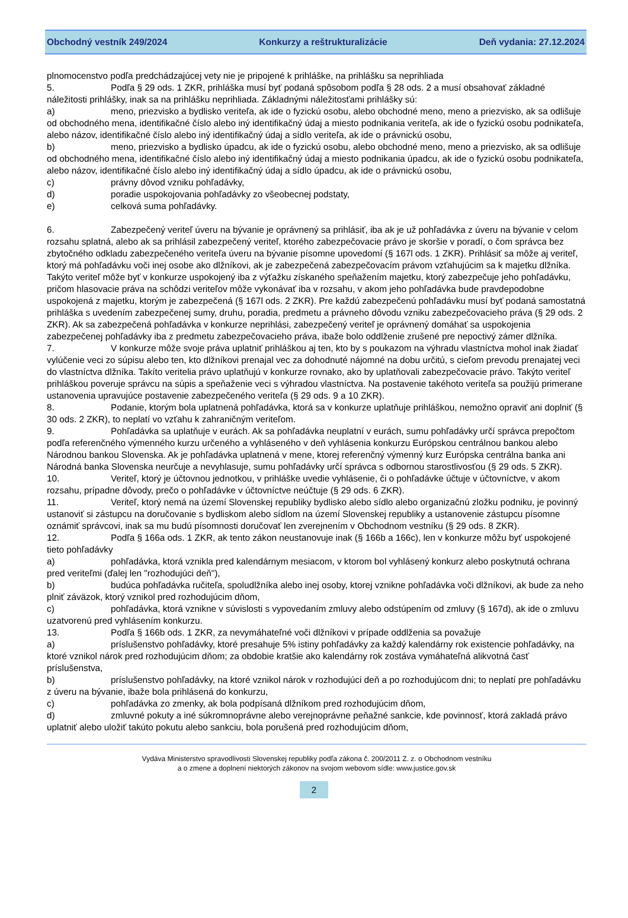Obchodný vestník 249/2024 Konkurzy a reštrukturalizácie Deň vydania: 27.12.2024
plnomocenstvo podľa predchádzajúcej vety nie je pripojené k prihláške, na prihlášku sa neprihliada
5. Podľa § 29 ods. 1 ZKR, prihláška musí byť podaná spôsobom podľa § 28 ods. 2 a musí obsahovať základné náležitosti prihlášky, inak sa na prihlášku neprihliada. Základnými náležitosťami prihlášky sú:
a) meno, priezvisko a bydlisko veriteľa, ak ide o fyzickú osobu, alebo obchodné meno, meno a priezvisko, ak sa odlišuje od obchodného mena, identifikačné číslo alebo iný identifikačný údaj a miesto podnikania veriteľa, ak ide o fyzickú osobu podnikateľa, alebo názov, identifikačné číslo alebo iný identifikačný údaj a sídlo veriteľa, ak ide o právnickú osobu,
b) meno, priezvisko a bydlisko úpadcu, ak ide o fyzickú osobu, alebo obchodné meno, meno a priezvisko, ak sa odlišuje od obchodného mena, identifikačné číslo alebo iný identifikačný údaj a miesto podnikania úpadcu, ak ide o fyzickú osobu podnikateľa, alebo názov, identifikačné číslo alebo iný identifikačný údaj a sídlo úpadcu, ak ide o právnickú osobu,
c) právny dôvod vzniku pohľadávky,
d) poradie uspokojovania pohľadávky zo všeobecnej podstaty,
e) celková suma pohľadávky.
6. Zabezpečený veriteľ úveru na bývanie je oprávnený sa prihlásiť, iba ak je už pohľadávka z úveru na bývanie v celom rozsahu splatná, alebo ak sa prihlásil zabezpečený veriteľ, ktorého zabezpečovacie právo je skoršie v poradí, o čom správca bez zbytočného odkladu zabezpečeného veriteľa úveru na bývanie písomne upovedomí (§ 167l ods. 1 ZKR). Prihlásiť sa môže aj veriteľ, ktorý má pohľadávku voči inej osobe ako dlžníkovi, ak je zabezpečená zabezpečovacím právom vzťahujúcim sa k majetku dlžníka. Takýto veriteľ môže byť v konkurze uspokojený iba z výťažku získaného speňažením majetku, ktorý zabezpečuje jeho pohľadávku, pričom hlasovacie práva na schôdzi veriteľov môže vykonávať iba v rozsahu, v akom jeho pohľadávka bude pravdepodobne uspokojená z majetku, ktorým je zabezpečená (§ 167l ods. 2 ZKR). Pre každú zabezpečenú pohľadávku musí byť podaná samostatná prihláška s uvedením zabezpečenej sumy, druhu, poradia, predmetu a právneho dôvodu vzniku zabezpečovacieho práva (§ 29 ods. 2 ZKR). Ak sa zabezpečená pohľadávka v konkurze neprihlási, zabezpečený veriteľ je oprávnený domáhať sa uspokojenia zabezpečenej pohľadávky iba z predmetu zabezpečovacieho práva, ibaže bolo oddlženie zrušené pre nepoctivý zámer dlžníka.
7. V konkurze môže svoje práva uplatniť prihláškou aj ten, kto by s poukazom na výhradu vlastníctva mohol inak žiadať vylúčenie veci zo súpisu alebo ten, kto dlžníkovi prenajal vec za dohodnuté nájomné na dobu určitú, s cieľom prevodu prenajatej veci do vlastníctva dlžníka. Takíto veritelia právo uplatňujú v konkurze rovnako, ako by uplatňovali zabezpečovacie právo. Takýto veriteľ prihláškou poveruje správcu na súpis a speňaženie veci s výhradou vlastníctva. Na postavenie takéhoto veriteľa sa použijú primerane ustanovenia upravujúce postavenie zabezpečeného veriteľa (§ 29 ods. 9 a 10 ZKR).
8. Podanie, ktorým bola uplatnená pohľadávka, ktorá sa v konkurze uplatňuje prihláškou, nemožno opraviť ani doplniť (§ 30 ods. 2 ZKR), to neplatí vo vzťahu k zahraničným veriteľom.
9. Pohľadávka sa uplatňuje v eurách. Ak sa pohľadávka neuplatní v eurách, sumu pohľadávky určí správca prepočtom podľa referenčného výmenného kurzu určeného a vyhláseného v deň vyhlásenia konkurzu Európskou centrálnou bankou alebo Národnou bankou Slovenska. Ak je pohľadávka uplatnená v mene, ktorej referenčný výmenný kurz Európska centrálna banka ani Národná banka Slovenska neurčuje a nevyhlasuje, sumu pohľadávky určí správca s odbornou starostlivosťou (§ 29 ods. 5 ZKR).
10. Veriteľ, ktorý je účtovnou jednotkou, v prihláške uvedie vyhlásenie, či o pohľadávke účtuje v účtovníctve, v akom rozsahu, prípadne dôvody, prečo o pohľadávke v účtovníctve neúčtuje (§ 29 ods. 6 ZKR).
11. Veriteľ, ktorý nemá na území Slovenskej republiky bydlisko alebo sídlo alebo organizačnú zložku podniku, je povinný ustanoviť si zástupcu na doručovanie s bydliskom alebo sídlom na území Slovenskej republiky a ustanovenie zástupcu písomne oznámiť správcovi, inak sa mu budú písomnosti doručovať len zverejnením v Obchodnom vestníku (§ 29 ods. 8 ZKR).
12. Podľa § 166a ods. 1 ZKR, ak tento zákon neustanovuje inak (§ 166b a 166c), len v konkurze môžu byť uspokojené tieto pohľadávky
a) pohľadávka, ktorá vznikla pred kalendárnym mesiacom, v ktorom bol vyhlásený konkurz alebo poskytnutá ochrana pred veriteľmi (ďalej len "rozhodujúci deň"),
b) budúca pohľadávka ručiteľa, spoludlžníka alebo inej osoby, ktorej vznikne pohľadávka voči dlžníkovi, ak bude za neho plniť záväzok, ktorý vznikol pred rozhodujúcim dňom,
c) pohľadávka, ktorá vznikne v súvislosti s vypovedaním zmluvy alebo odstúpením od zmluvy (§ 167d), ak ide o zmluvu uzatvorenú pred vyhlásením konkurzu.
13. Podľa § 166b ods. 1 ZKR, za nevymáhateľné voči dlžníkovi v prípade oddlženia sa považuje
a) príslušenstvo pohľadávky, ktoré presahuje 5% istiny pohľadávky za každý kalendárny rok existencie pohľadávky, na ktoré vznikol nárok pred rozhodujúcim dňom; za obdobie kratšie ako kalendárny rok zostáva vymáhateľná alikvotná časť príslušenstva,
b) príslušenstvo pohľadávky, na ktoré vznikol nárok v rozhodujúci deň a po rozhodujúcom dni; to neplatí pre pohľadávku z úveru na bývanie, ibaže bola prihlásená do konkurzu,
c) pohľadávka zo zmenky, ak bola podpísaná dlžníkom pred rozhodujúcim dňom,
d) zmluvné pokuty a iné súkromnoprávne alebo verejnoprávne peňažné sankcie, kde povinnosť, ktorá zakladá právo uplatniť alebo uložiť takúto pokutu alebo sankciu, bola porušená pred rozhodujúcim dňom,
Vydáva Ministerstvo spravodlivosti Slovenskej republiky podľa zákona č. 200/2011 Z. z. o Obchodnom vestníku
a o zmene a doplnení niektorých zákonov na svojom webovom sídle: www.justice.gov.sk
2